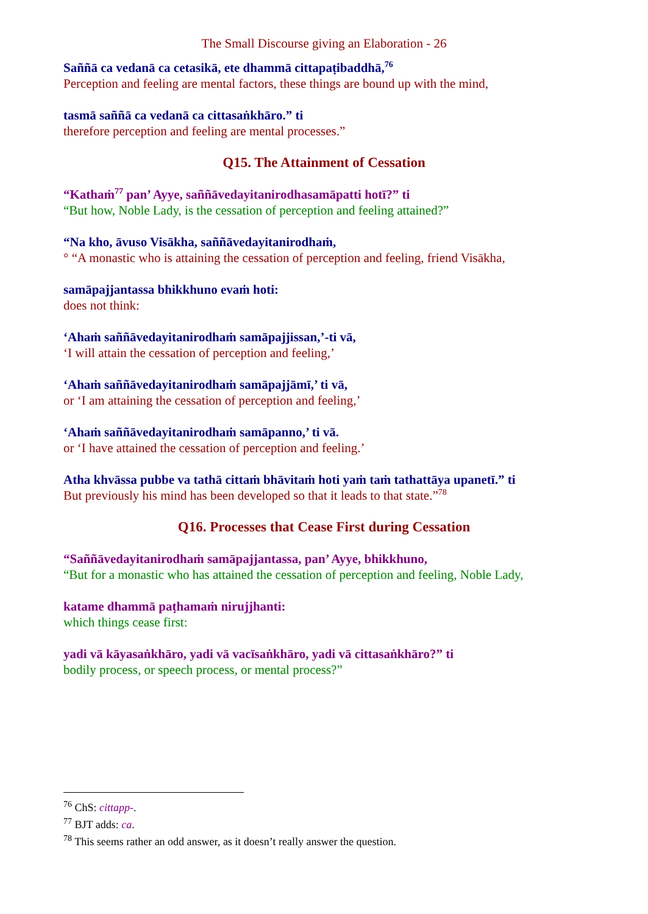The Small Discourse giving an Elaboration - 26
Saññā ca vedanā ca cetasikā, ete dhammā cittapaṭibaddhā,<sup>76</sup>
Perception and feeling are mental factors, these things are bound up with the mind,
tasmā saññā ca vedanā ca cittasaṅkhāro.” ti
therefore perception and feeling are mental processes.”
Q15. The Attainment of Cessation
“Kathaṁ<sup>77</sup> pan’ Ayye, saññāvedayitanirodhasamāpatti hotī?” ti
“But how, Noble Lady, is the cessation of perception and feeling attained?”
“Na kho, āvuso Visākha, saññāvedayitanirodhaṁ,
° “A monastic who is attaining the cessation of perception and feeling, friend Visākha,
samāpajjantassa bhikkhuno evaṁ hoti:
does not think:
‘Ahaṁ saññāvedayitanirodhaṁ samāpajjissan,’-ti vā,
‘I will attain the cessation of perception and feeling,’
‘Ahaṁ saññāvedayitanirodhaṁ samāpajjāmī,’ ti vā,
or ‘I am attaining the cessation of perception and feeling,’
‘Ahaṁ saññāvedayitanirodhaṁ samāpanno,’ ti vā.
or ‘I have attained the cessation of perception and feeling.’
Atha khvāssa pubbe va tathā cittaṁ bhāvitaṁ hoti yaṁ taṁ tathattāya upanetī.” ti
But previously his mind has been developed so that it leads to that state.”<sup>78</sup>
Q16. Processes that Cease First during Cessation
“Saññāvedayitanirodhaṁ samāpajjantassa, pan’ Ayye, bhikkhuno,
“But for a monastic who has attained the cessation of perception and feeling, Noble Lady,
katame dhammā paṭhamaṁ nirujjhanti:
which things cease first:
yadi vā kāyasaṅkhāro, yadi vā vacīsaṅkhāro, yadi vā cittasaṅkhāro?” ti
bodily process, or speech process, or mental process?”
<sup>76</sup> ChS: cittapp-.
<sup>77</sup> BJT adds: ca.
<sup>78</sup> This seems rather an odd answer, as it doesn’t really answer the question.